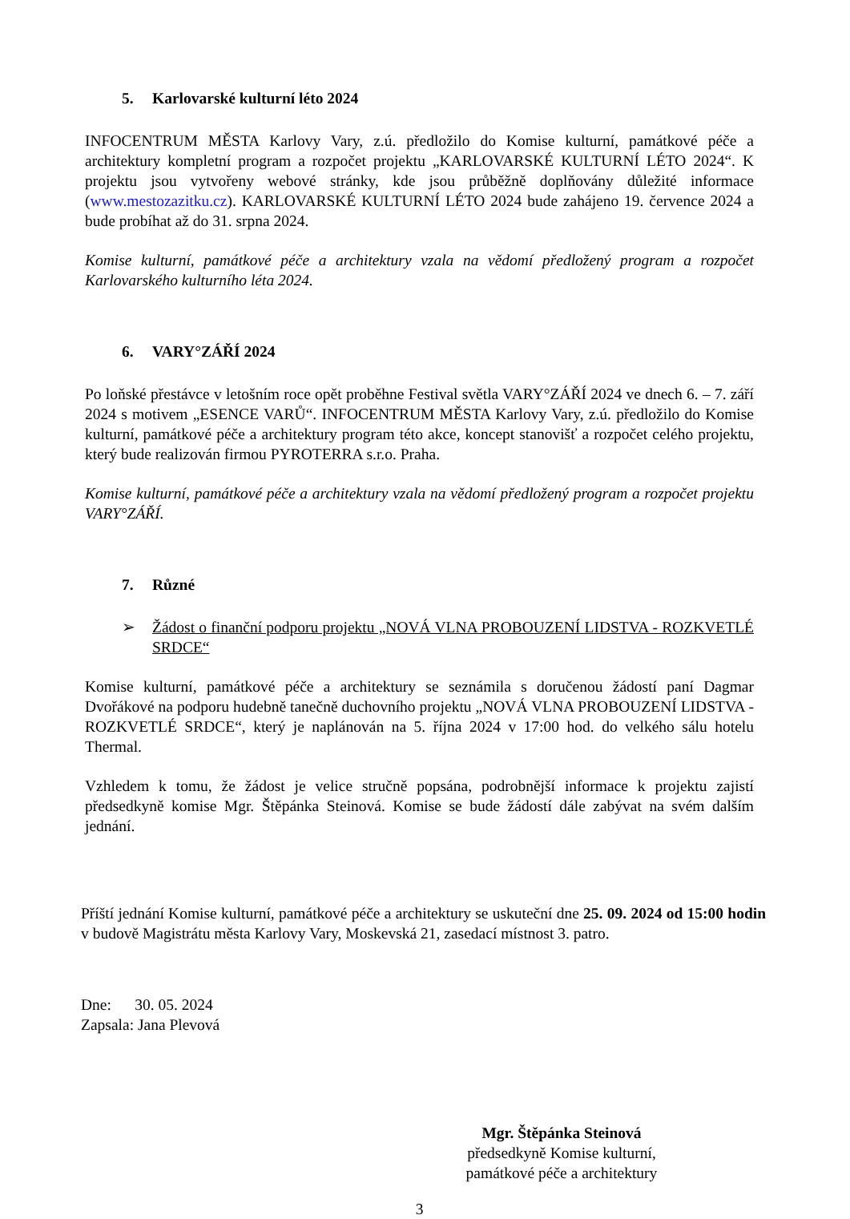5. Karlovarské kulturní léto 2024
INFOCENTRUM MĚSTA Karlovy Vary, z.ú. předložilo do Komise kulturní, památkové péče a architektury kompletní program a rozpočet projektu „KARLOVARSKÉ KULTURNÍ LÉTO 2024“. K projektu jsou vytvořeny webové stránky, kde jsou průběžně doplňovány důležité informace (www.mestozazitku.cz). KARLOVARSKÉ KULTURNÍ LÉTO 2024 bude zahájeno 19. července 2024 a bude probíhat až do 31. srpna 2024.
Komise kulturní, památkové péče a architektury vzala na vědomí předložený program a rozpočet Karlovarského kulturního léta 2024.
6. VARY°ZÁŘÍ 2024
Po loňské přestávce v letošním roce opět proběhne Festival světla VARY°ZÁŘÍ 2024 ve dnech 6. – 7. září 2024 s motivem „ESENCE VARŮ“. INFOCENTRUM MĚSTA Karlovy Vary, z.ú. předložilo do Komise kulturní, památkové péče a architektury program této akce, koncept stanovišť a rozpočet celého projektu, který bude realizován firmou PYROTERRA s.r.o. Praha.
Komise kulturní, památkové péče a architektury vzala na vědomí předložený program a rozpočet projektu VARY°ZÁŘÍ.
7. Různé
➢ Žádost o finanční podporu projektu „NOVÁ VLNA PROBOUZENÍ LIDSTVA - ROZKVETLÉ SRDCE“
Komise kulturní, památkové péče a architektury se seznámila s doručenou žádostí paní Dagmar Dvořákové na podporu hudebně tanečně duchovního projektu „NOVÁ VLNA PROBOUZENÍ LIDSTVA - ROZKVETLÉ SRDCE“, který je naplánován na 5. října 2024 v 17:00 hod. do velkého sálu hotelu Thermal.
Vzhledem k tomu, že žádost je velice stručně popsána, podrobnější informace k projektu zajistí předsedkyně komise Mgr. Štěpánka Steinová. Komise se bude žádostí dále zabývat na svém dalším jednání.
Příští jednání Komise kulturní, památkové péče a architektury se uskuteční dne 25. 09. 2024 od 15:00 hodin v budově Magistrátu města Karlovy Vary, Moskevská 21, zasedací místnost 3. patro.
Dne: 30. 05. 2024
Zapsala: Jana Plevová
Mgr. Štěpánka Steinová
předsedkyně Komise kulturní,
památkové péče a architektury
3